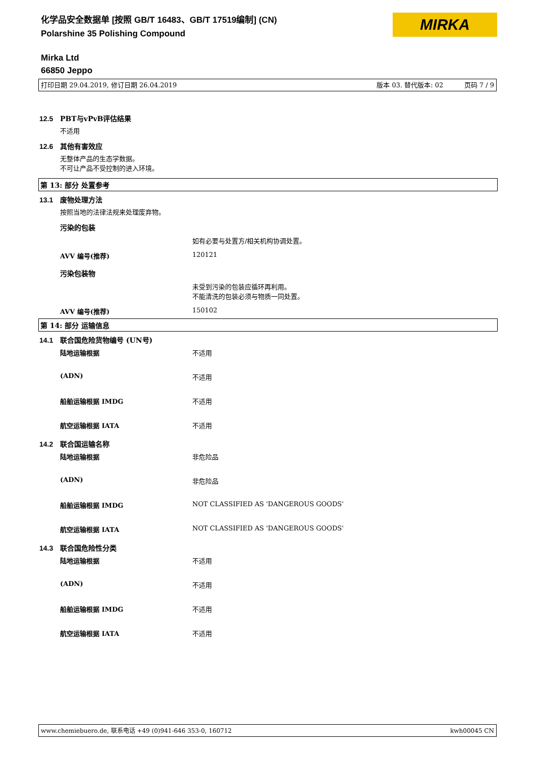化学品安全数据单 [按照 GB/T 16483、GB/T 17519编制] (CN)
Polarshine 35 Polishing Compound
MIRKA
Mirka Ltd
66850 Jeppo
打印日期 29.04.2019, 修订日期 26.04.2019 版本 03. 替代版本: 02 页码 7 / 9
12.5 PBT与vPvB评估结果
不适用
12.6 其他有害效应
无整体产品的生态学数据。
不可让产品不受控制的进入环境。
第 13: 部分 处置参考
13.1 废物处理方法
按照当地的法律法规来处理废弃物。
污染的包装
如有必要与处置方/相关机构协调处置。
AVV 编号(推荐) 120121
污染包装物
未受到污染的包装应循环再利用。
不能清洗的包装必须与物质一同处置。
AVV 编号(推荐) 150102
第 14: 部分 运输信息
14.1 联合国危险货物编号 (UN号)
陆地运输根据 不适用
(ADN) 不适用
船舶运输根据 IMDG 不适用
航空运输根据 IATA 不适用
14.2 联合国运输名称
陆地运输根据 非危险品
(ADN) 非危险品
船舶运输根据 IMDG NOT CLASSIFIED AS 'DANGEROUS GOODS'
航空运输根据 IATA NOT CLASSIFIED AS 'DANGEROUS GOODS'
14.3 联合国危险性分类
陆地运输根据 不适用
(ADN) 不适用
船舶运输根据 IMDG 不适用
航空运输根据 IATA 不适用
www.chemiebuero.de, 联系电话 +49 (0)941-646 353-0, 160712 kwh00045 CN